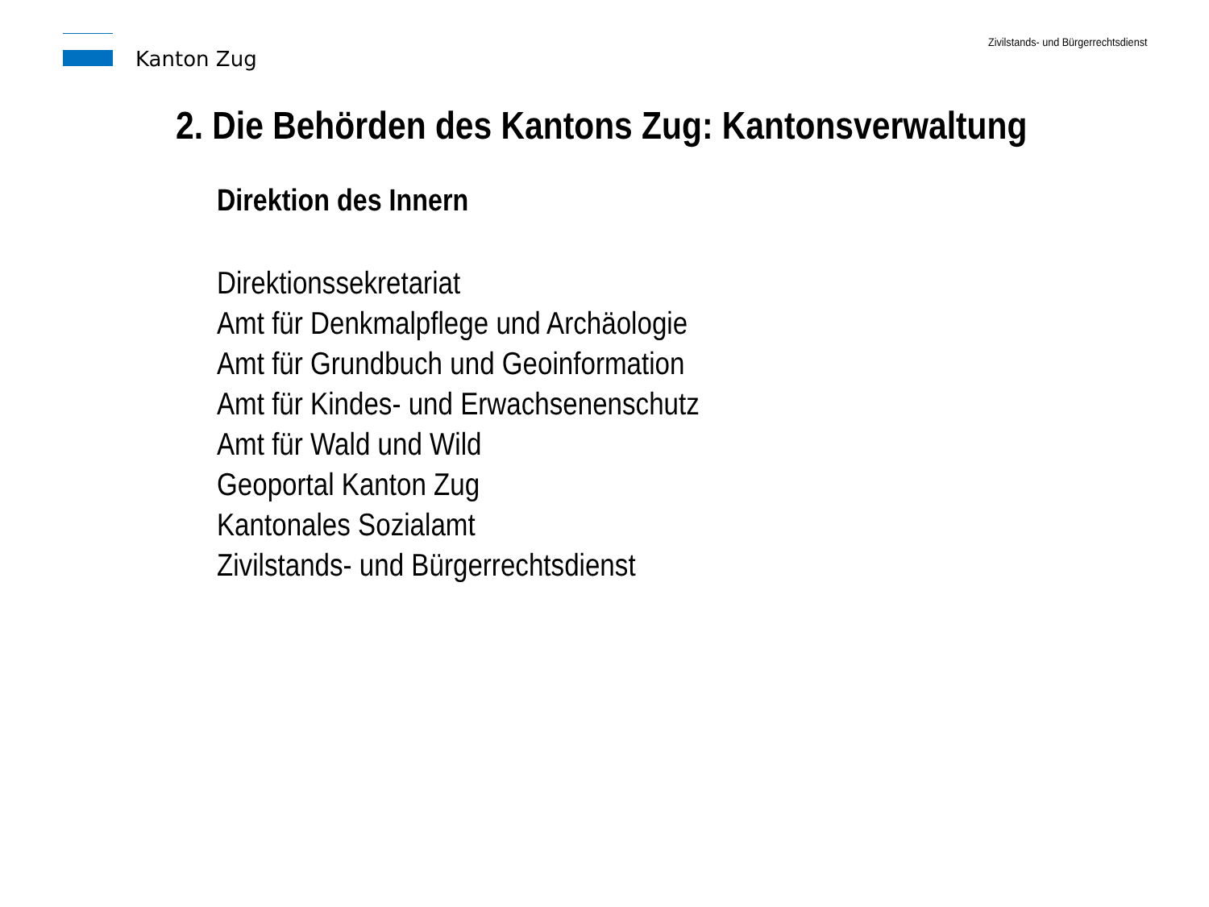Kanton Zug
Zivilstands- und Bürgerrechtsdienst
2. Die Behörden des Kantons Zug: Kantonsverwaltung
Direktion des Innern
Direktionssekretariat
Amt für Denkmalpflege und Archäologie
Amt für Grundbuch und Geoinformation
Amt für Kindes- und Erwachsenenschutz
Amt für Wald und Wild
Geoportal Kanton Zug
Kantonales Sozialamt
Zivilstands- und Bürgerrechtsdienst